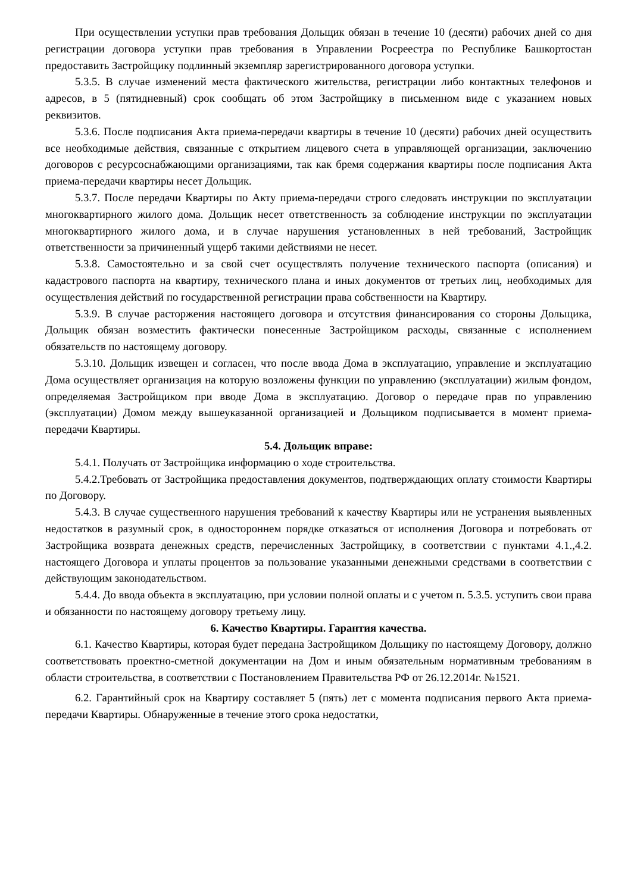При осуществлении уступки прав требования Дольщик обязан в течение 10 (десяти) рабочих дней со дня регистрации договора уступки прав требования в Управлении Росреестра по Республике Башкортостан предоставить Застройщику подлинный экземпляр зарегистрированного договора уступки.
5.3.5. В случае изменений места фактического жительства, регистрации либо контактных телефонов и адресов, в 5 (пятидневный) срок сообщать об этом Застройщику в письменном виде с указанием новых реквизитов.
5.3.6. После подписания Акта приема-передачи квартиры в течение 10 (десяти) рабочих дней осуществить все необходимые действия, связанные с открытием лицевого счета в управляющей организации, заключению договоров с ресурсоснабжающими организациями, так как бремя содержания квартиры после подписания Акта приема-передачи квартиры несет Дольщик.
5.3.7. После передачи Квартиры по Акту приема-передачи строго следовать инструкции по эксплуатации многоквартирного жилого дома. Дольщик несет ответственность за соблюдение инструкции по эксплуатации многоквартирного жилого дома, и в случае нарушения установленных в ней требований, Застройщик ответственности за причиненный ущерб такими действиями не несет.
5.3.8. Самостоятельно и за свой счет осуществлять получение технического паспорта (описания) и кадастрового паспорта на квартиру, технического плана и иных документов от третьих лиц, необходимых для осуществления действий по государственной регистрации права собственности на Квартиру.
5.3.9. В случае расторжения настоящего договора и отсутствия финансирования со стороны Дольщика, Дольщик обязан возместить фактически понесенные Застройщиком расходы, связанные с исполнением обязательств по настоящему договору.
5.3.10. Дольщик извещен и согласен, что после ввода Дома в эксплуатацию, управление и эксплуатацию Дома осуществляет организация на которую возложены функции по управлению (эксплуатации) жилым фондом, определяемая Застройщиком при вводе Дома в эксплуатацию. Договор о передаче прав по управлению (эксплуатации) Домом между вышеуказанной организацией и Дольщиком подписывается в момент приема-передачи Квартиры.
5.4. Дольщик вправе:
5.4.1. Получать от Застройщика информацию о ходе строительства.
5.4.2.Требовать от Застройщика предоставления документов, подтверждающих оплату стоимости Квартиры по Договору.
5.4.3. В случае существенного нарушения требований к качеству Квартиры или не устранения выявленных недостатков в разумный срок, в одностороннем порядке отказаться от исполнения Договора и потребовать от Застройщика возврата денежных средств, перечисленных Застройщику, в соответствии с пунктами 4.1.,4.2. настоящего Договора и уплаты процентов за пользование указанными денежными средствами в соответствии с действующим законодательством.
5.4.4. До ввода объекта в эксплуатацию, при условии полной оплаты и с учетом п. 5.3.5. уступить свои права и обязанности по настоящему договору третьему лицу.
6. Качество Квартиры. Гарантия качества.
6.1. Качество Квартиры, которая будет передана Застройщиком Дольщику по настоящему Договору, должно соответствовать проектно-сметной документации на Дом и иным обязательным нормативным требованиям в области строительства, в соответствии с Постановлением Правительства РФ от 26.12.2014г. №1521.
6.2. Гарантийный срок на Квартиру составляет 5 (пять) лет с момента подписания первого Акта приема-передачи Квартиры. Обнаруженные в течение этого срока недостатки,